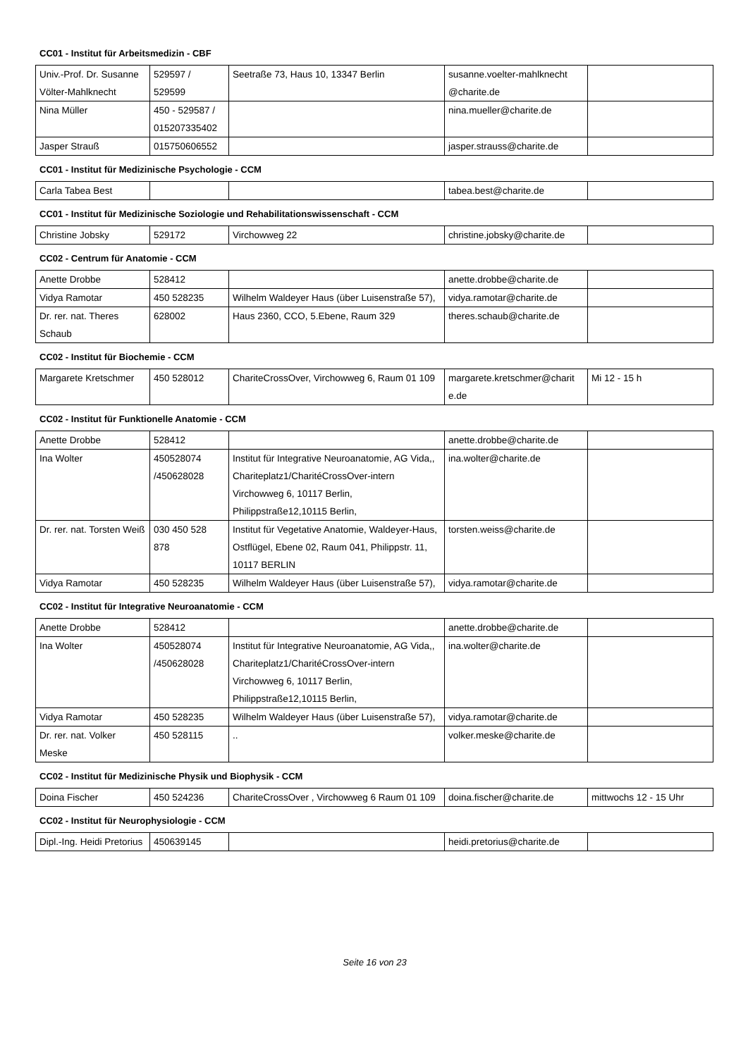CC01 - Institut für Arbeitsmedizin - CBF
| Univ.-Prof. Dr. Susanne Völter-Mahlknecht | 529597 / 529599 | Seetraße 73, Haus 10, 13347 Berlin | susanne.voelter-mahlknecht @charite.de | |
| Nina Müller | 450 - 529587 / 015207335402 | | nina.mueller@charite.de | |
| Jasper Strauß | 015750606552 | | jasper.strauss@charite.de | |
CC01 - Institut für Medizinische Psychologie - CCM
| Carla Tabea Best | | | tabea.best@charite.de | |
CC01 - Institut für Medizinische Soziologie und Rehabilitationswissenschaft - CCM
| Christine Jobsky | 529172 | Virchowweg 22 | christine.jobsky@charite.de | |
CC02 - Centrum für Anatomie - CCM
| Anette Drobbe | 528412 | | anette.drobbe@charite.de | |
| Vidya Ramotar | 450 528235 | Wilhelm Waldeyer Haus (über Luisenstraße 57), | vidya.ramotar@charite.de | |
| Dr. rer. nat. Theres Schaub | 628002 | Haus 2360, CCO, 5.Ebene, Raum 329 | theres.schaub@charite.de | |
CC02 - Institut für Biochemie - CCM
| Margarete Kretschmer | 450 528012 | ChariteCrossOver, Virchowweg 6, Raum 01 109 | margarete.kretschmer@charit e.de | Mi 12 - 15 h |
CC02 - Institut für Funktionelle Anatomie - CCM
| Anette Drobbe | 528412 | | anette.drobbe@charite.de | |
| Ina Wolter | 450528074 /450628028 | Institut für Integrative Neuroanatomie, AG Vida,, Chariteplatz1/CharitéCrossOver-intern Virchowweg 6, 10117 Berlin, Philippstraße12,10115 Berlin, | ina.wolter@charite.de | |
| Dr. rer. nat. Torsten Weiß | 030 450 528 878 | Institut für Vegetative Anatomie, Waldeyer-Haus, Ostflügel, Ebene 02, Raum 041, Philippstr. 11, 10117 BERLIN | torsten.weiss@charite.de | |
| Vidya Ramotar | 450 528235 | Wilhelm Waldeyer Haus (über Luisenstraße 57), | vidya.ramotar@charite.de | |
CC02 - Institut für Integrative Neuroanatomie - CCM
| Anette Drobbe | 528412 | | anette.drobbe@charite.de | |
| Ina Wolter | 450528074 /450628028 | Institut für Integrative Neuroanatomie, AG Vida,, Chariteplatz1/CharitéCrossOver-intern Virchowweg 6, 10117 Berlin, Philippstraße12,10115 Berlin, | ina.wolter@charite.de | |
| Vidya Ramotar | 450 528235 | Wilhelm Waldeyer Haus (über Luisenstraße 57), | vidya.ramotar@charite.de | |
| Dr. rer. nat. Volker Meske | 450 528115 | .. | volker.meske@charite.de | |
CC02 - Institut für Medizinische Physik und Biophysik - CCM
| Doina Fischer | 450 524236 | ChariteCrossOver , Virchowweg 6 Raum 01 109 | doina.fischer@charite.de | mittwochs 12 - 15 Uhr |
CC02 - Institut für Neurophysiologie - CCM
| Dipl.-Ing. Heidi Pretorius | 450639145 | | heidi.pretorius@charite.de | |
Seite 16 von 23